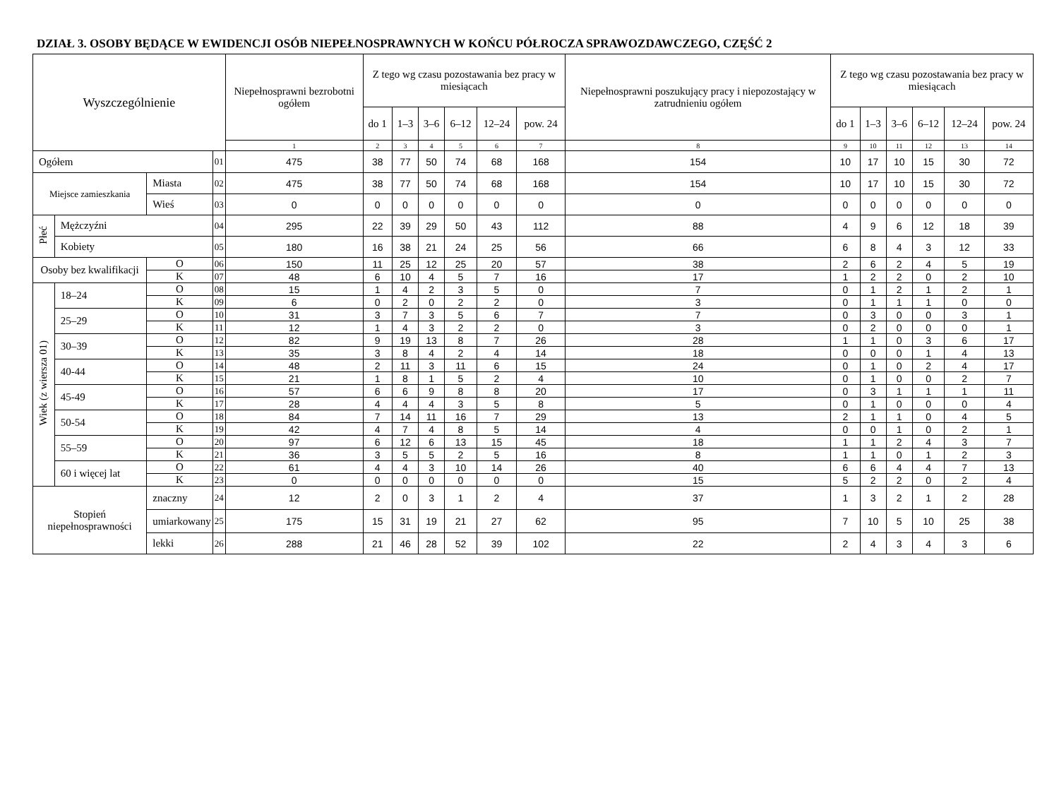DZIAŁ 3. OSOBY BĘDĄCE W EWIDENCJI OSÓB NIEPEŁNOSPRAWNYCH W KOŃCU PÓŁROCZA SPRAWOZDAWCZEGO, CZĘŚĆ 2
| Wyszczególnienie | | | | Niepełnosprawni bezrobotni ogółem | Z tego wg czasu pozostawania bez pracy w miesiącach | | | | | | Niepełnosprawni poszukujący pracy i niepozostający w zatrudnieniu ogółem | Z tego wg czasu pozostawania bez pracy w miesiącach | | | | | |
| --- | --- | --- | --- | --- | --- | --- | --- | --- | --- | --- | --- | --- | --- | --- | --- | --- | --- |
| | | | | | do 1 | 1–3 | 3–6 | 6–12 | 12–24 | pow. 24 | | do 1 | 1–3 | 3–6 | 6–12 | 12–24 | pow. 24 |
| | | | | 1 | 2 | 3 | 4 | 5 | 6 | 7 | 8 | 9 | 10 | 11 | 12 | 13 | 14 |
| Ogółem | | | 01 | 475 | 38 | 77 | 50 | 74 | 68 | 168 | 154 | 10 | 17 | 10 | 15 | 30 | 72 |
| Miejsce zamieszkania | | Miasta | 02 | 475 | 38 | 77 | 50 | 74 | 68 | 168 | 154 | 10 | 17 | 10 | 15 | 30 | 72 |
| | | Wieś | 03 | 0 | 0 | 0 | 0 | 0 | 0 | 0 | 0 | 0 | 0 | 0 | 0 | 0 | 0 |
| Płeć | Mężczyźni | | 04 | 295 | 22 | 39 | 29 | 50 | 43 | 112 | 88 | 4 | 9 | 6 | 12 | 18 | 39 |
| | Kobiety | | 05 | 180 | 16 | 38 | 21 | 24 | 25 | 56 | 66 | 6 | 8 | 4 | 3 | 12 | 33 |
| Osoby bez kwalifikacji | | O | 06 | 150 | 11 | 25 | 12 | 25 | 20 | 57 | 38 | 2 | 6 | 2 | 4 | 5 | 19 |
| | | K | 07 | 48 | 6 | 10 | 4 | 5 | 7 | 16 | 17 | 1 | 2 | 2 | 0 | 2 | 10 |
| Wiek (z wiersza 01) | 18–24 | O | 08 | 15 | 1 | 4 | 2 | 3 | 5 | 0 | 7 | 0 | 1 | 2 | 1 | 2 | 1 |
| | | K | 09 | 6 | 0 | 2 | 0 | 2 | 2 | 0 | 3 | 0 | 1 | 1 | 1 | 0 | 0 |
| | 25–29 | O | 10 | 31 | 3 | 7 | 3 | 5 | 6 | 7 | 7 | 0 | 3 | 0 | 0 | 3 | 1 |
| | | K | 11 | 12 | 1 | 4 | 3 | 2 | 2 | 0 | 3 | 0 | 2 | 0 | 0 | 0 | 1 |
| | 30–39 | O | 12 | 82 | 9 | 19 | 13 | 8 | 7 | 26 | 28 | 1 | 1 | 0 | 3 | 6 | 17 |
| | | K | 13 | 35 | 3 | 8 | 4 | 2 | 4 | 14 | 18 | 0 | 0 | 0 | 1 | 4 | 13 |
| | 40-44 | O | 14 | 48 | 2 | 11 | 3 | 11 | 6 | 15 | 24 | 0 | 1 | 0 | 2 | 4 | 17 |
| | | K | 15 | 21 | 1 | 8 | 1 | 5 | 2 | 4 | 10 | 0 | 1 | 0 | 0 | 2 | 7 |
| | 45-49 | O | 16 | 57 | 6 | 6 | 9 | 8 | 8 | 20 | 17 | 0 | 3 | 1 | 1 | 1 | 11 |
| | | K | 17 | 28 | 4 | 4 | 4 | 3 | 5 | 8 | 5 | 0 | 1 | 0 | 0 | 0 | 4 |
| | 50-54 | O | 18 | 84 | 7 | 14 | 11 | 16 | 7 | 29 | 13 | 2 | 1 | 1 | 0 | 4 | 5 |
| | | K | 19 | 42 | 4 | 7 | 4 | 8 | 5 | 14 | 4 | 0 | 0 | 1 | 0 | 2 | 1 |
| | 55–59 | O | 20 | 97 | 6 | 12 | 6 | 13 | 15 | 45 | 18 | 1 | 1 | 2 | 4 | 3 | 7 |
| | | K | 21 | 36 | 3 | 5 | 5 | 2 | 5 | 16 | 8 | 1 | 1 | 0 | 1 | 2 | 3 |
| | 60 i więcej lat | O | 22 | 61 | 4 | 4 | 3 | 10 | 14 | 26 | 40 | 6 | 6 | 4 | 4 | 7 | 13 |
| | | K | 23 | 0 | 0 | 0 | 0 | 0 | 0 | 0 | 15 | 5 | 2 | 2 | 0 | 2 | 4 |
| Stopień niepełnosprawności | | znaczny | 24 | 12 | 2 | 0 | 3 | 1 | 2 | 4 | 37 | 1 | 3 | 2 | 1 | 2 | 28 |
| | | umiarkowany | 25 | 175 | 15 | 31 | 19 | 21 | 27 | 62 | 95 | 7 | 10 | 5 | 10 | 25 | 38 |
| | | lekki | 26 | 288 | 21 | 46 | 28 | 52 | 39 | 102 | 22 | 2 | 4 | 3 | 4 | 3 | 6 |